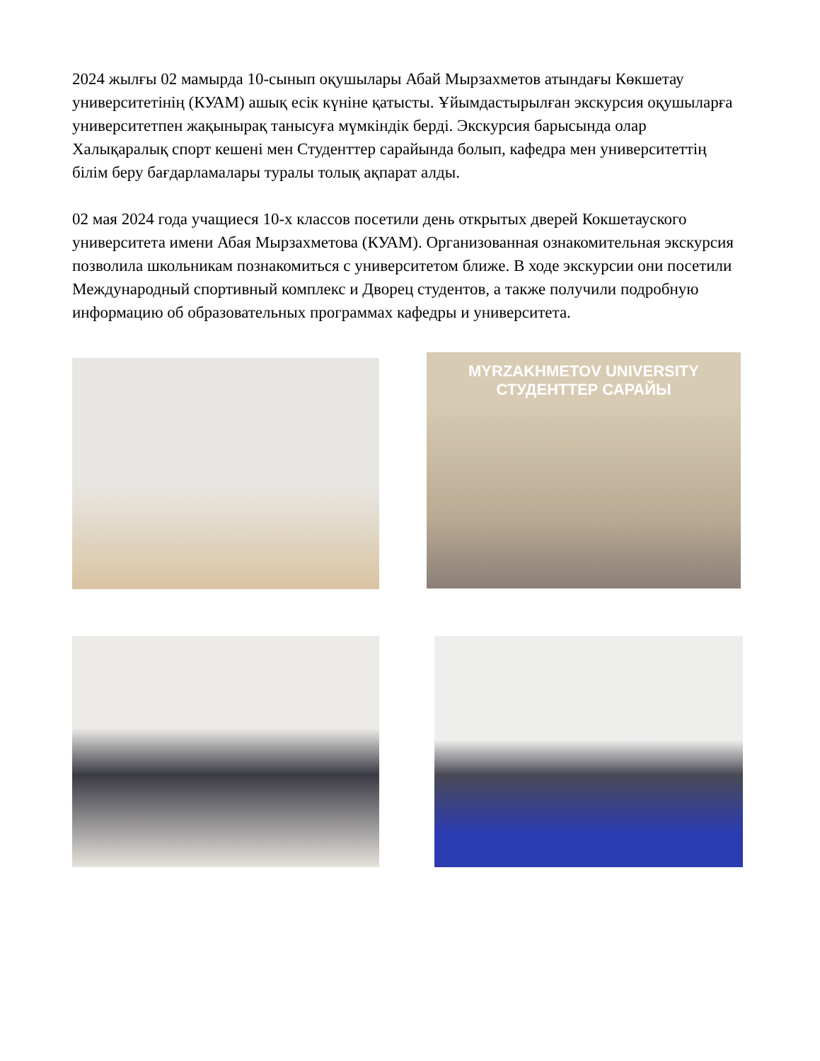2024 жылғы 02 мамырда 10-сынып оқушылары Абай Мырзахметов атындағы Көкшетау университетінің (КУАМ) ашық есік күніне қатысты. Ұйымдастырылған экскурсия оқушыларға университетпен жақынырақ танысуға мүмкіндік берді. Экскурсия барысында олар Халықаралық спорт кешені мен Студенттер сарайында болып, кафедра мен университеттің білім беру бағдарламалары туралы толық ақпарат алды.
02 мая 2024 года учащиеся 10-х классов посетили день открытых дверей Кокшетауского университета имени Абая Мырзахметова (КУАМ). Организованная ознакомительная экскурсия позволила школьникам познакомиться с университетом ближе. В ходе экскурсии они посетили Международный спортивный комплекс и Дворец студентов, а также получили подробную информацию об образовательных программах кафедры и университета.
MYRZAKHMETOV UNIVERSITY
СТУДЕНТТЕР САРАЙЫ